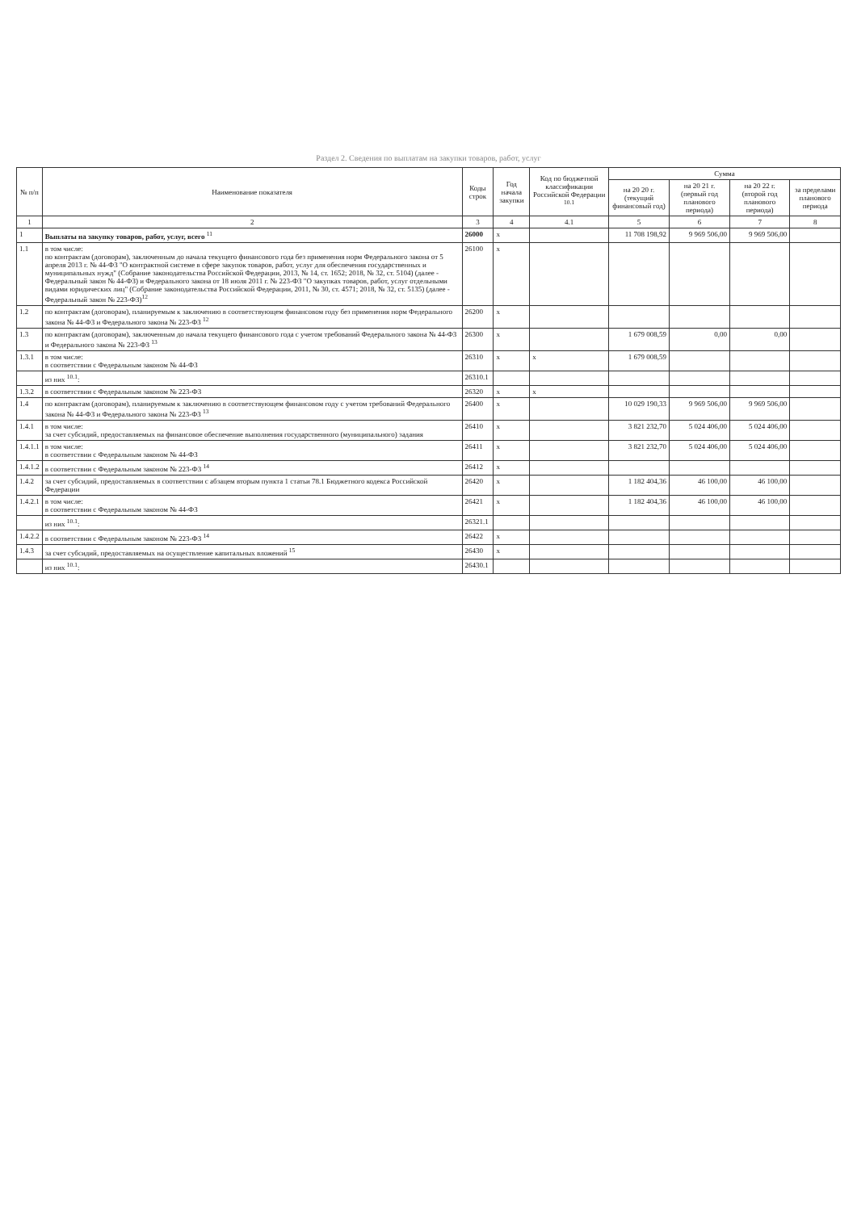Раздел 2. Сведения по выплатам на закупки товаров, работ, услуг
| № п/п | Наименование показателя | Коды строк | Год начала закупки | Код по бюджетной классификации Российской Федерации <sup>10.1</sup> | Сумма | | | |
| --- | --- | --- | --- | --- | --- | --- | --- | --- |
| | | | | | на 20 20 г. (текущий финансовый год) | на 20 21 г. (первый год планового периода) | на 20 22 г. (второй год планового периода) | за пределами планового периода |
| 1 | 2 | 3 | 4 | 4.1 | 5 | 6 | 7 | 8 |
| 1 | Выплаты на закупку товаров, работ, услуг, всего <sup>11</sup> | 26000 | х | | 11 708 198,92 | 9 969 506,00 | 9 969 506,00 | |
| 1.1 | в том числе: по контрактам (договорам), заключенным до начала текущего финансового года без применения норм Федерального закона от 5 апреля 2013 г. № 44-ФЗ "О контрактной системе в сфере закупок товаров, работ, услуг для обеспечения государственных и муниципальных нужд" (Собрание законодательства Российской Федерации, 2013, № 14, ст. 1652; 2018, № 32, ст. 5104) (далее - Федеральный закон № 44-ФЗ) и Федерального закона от 18 июля 2011 г. № 223-ФЗ "О закупках товаров, работ, услуг отдельными видами юридических лиц" (Собрание законодательства Российской Федерации, 2011, № 30, ст. 4571; 2018, № 32, ст. 5135) (далее - Федеральный закон № 223-ФЗ)<sup>12</sup> | 26100 | х | | | | | |
| 1.2 | по контрактам (договорам), планируемым к заключению в соответствующем финансовом году без применения норм Федерального закона № 44-ФЗ и Федерального закона № 223-ФЗ <sup>12</sup> | 26200 | х | | | | | |
| 1.3 | по контрактам (договорам), заключенным до начала текущего финансового года с учетом требований Федерального закона № 44-ФЗ и Федерального закона № 223-ФЗ <sup>13</sup> | 26300 | х | | 1 679 008,59 | 0,00 | 0,00 | |
| 1.3.1 | в том числе: в соответствии с Федеральным законом № 44-ФЗ | 26310 | х | х | 1 679 008,59 | | | |
| | из них <sup>10.1</sup>: | 26310.1 | | | | | | |
| 1.3.2 | в соответствии с Федеральным законом № 223-ФЗ | 26320 | х | х | | | | |
| 1.4 | по контрактам (договорам), планируемым к заключению в соответствующем финансовом году с учетом требований Федерального закона № 44-ФЗ и Федерального закона № 223-ФЗ <sup>13</sup> | 26400 | х | | 10 029 190,33 | 9 969 506,00 | 9 969 506,00 | |
| 1.4.1 | в том числе: за счет субсидий, предоставляемых на финансовое обеспечение выполнения государственного (муниципального) задания | 26410 | х | | 3 821 232,70 | 5 024 406,00 | 5 024 406,00 | |
| 1.4.1.1 | в том числе: в соответствии с Федеральным законом № 44-ФЗ | 26411 | х | | 3 821 232,70 | 5 024 406,00 | 5 024 406,00 | |
| 1.4.1.2 | в соответствии с Федеральным законом № 223-ФЗ <sup>14</sup> | 26412 | х | | | | | |
| 1.4.2 | за счет субсидий, предоставляемых в соответствии с абзацем вторым пункта 1 статьи 78.1 Бюджетного кодекса Российской Федерации | 26420 | х | | 1 182 404,36 | 46 100,00 | 46 100,00 | |
| 1.4.2.1 | в том числе: в соответствии с Федеральным законом № 44-ФЗ | 26421 | х | | 1 182 404,36 | 46 100,00 | 46 100,00 | |
| | из них <sup>10.1</sup>: | 26321.1 | | | | | | |
| 1.4.2.2 | в соответствии с Федеральным законом № 223-ФЗ <sup>14</sup> | 26422 | х | | | | | |
| 1.4.3 | за счет субсидий, предоставляемых на осуществление капитальных вложений <sup>15</sup> | 26430 | х | | | | | |
| | из них <sup>10.1</sup>: | 26430.1 | | | | | | |